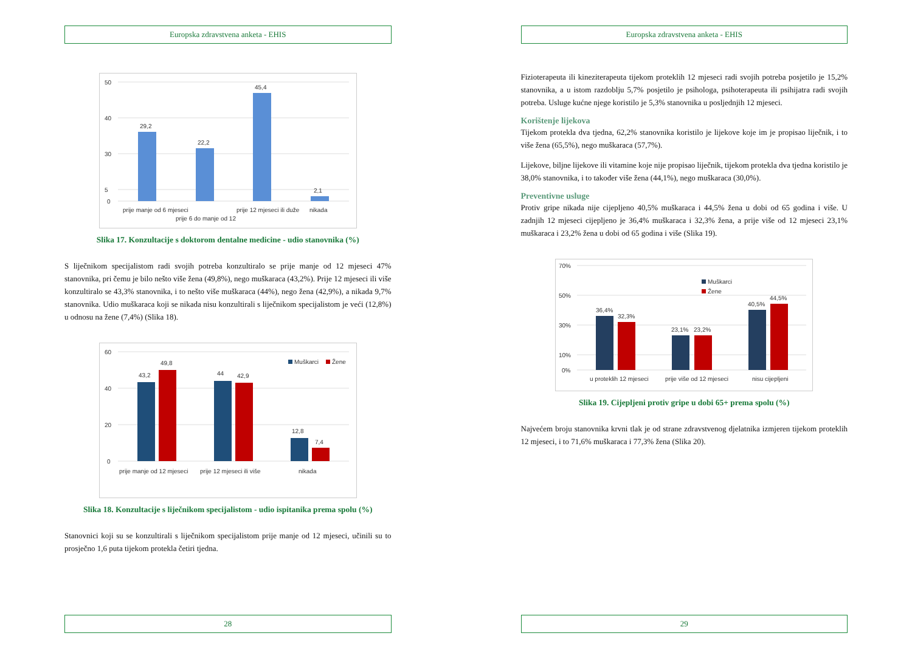Europska zdravstvena anketa - EHIS
50
40
30
5
0
29,2
22,2
45,4
2,1
prije manje od 6 mjeseci
prije 6 do manje od 12
prije 12 mjeseci ili duže
nikada
Slika 17. Konzultacije s doktorom dentalne medicine - udio stanovnika (%)
S liječnikom specijalistom radi svojih potreba konzultiralo se prije manje od 12 mjeseci 47% stanovnika, pri čemu je bilo nešto više žena (49,8%), nego muškaraca (43,2%). Prije 12 mjeseci ili više konzultiralo se 43,3% stanovnika, i to nešto više muškaraca (44%), nego žena (42,9%), a nikada 9,7% stanovnika. Udio muškaraca koji se nikada nisu konzultirali s liječnikom specijalistom je veći (12,8%) u odnosu na žene (7,4%) (Slika 18).
60
40
20
0
43,2
49,8
44
42,9
12,8
7,4
Muškarci
Žene
prije manje od 12 mjeseci
prije 12 mjeseci ili više
nikada
Slika 18. Konzultacije s liječnikom specijalistom - udio ispitanika prema spolu (%)
Stanovnici koji su se konzultirali s liječnikom specijalistom prije manje od 12 mjeseci, učinili su to prosječno 1,6 puta tijekom protekla četiri tjedna.
28
Europska zdravstvena anketa - EHIS
Fizioterapeuta ili kineziterapeuta tijekom proteklih 12 mjeseci radi svojih potreba posjetilo je 15,2% stanovnika, a u istom razdoblju 5,7% posjetilo je psihologa, psihoterapeuta ili psihijatra radi svojih potreba. Usluge kućne njege koristilo je 5,3% stanovnika u posljednjih 12 mjeseci.
Korištenje lijekova
Tijekom protekla dva tjedna, 62,2% stanovnika koristilo je lijekove koje im je propisao liječnik, i to više žena (65,5%), nego muškaraca (57,7%).
Lijekove, biljne lijekove ili vitamine koje nije propisao liječnik, tijekom protekla dva tjedna koristilo je 38,0% stanovnika, i to također više žena (44,1%), nego muškaraca (30,0%).
Preventivne usluge
Protiv gripe nikada nije cijepljeno 40,5% muškaraca i 44,5% žena u dobi od 65 godina i više. U zadnjih 12 mjeseci cijepljeno je 36,4% muškaraca i 32,3% žena, a prije više od 12 mjeseci 23,1% muškaraca i 23,2% žena u dobi od 65 godina i više (Slika 19).
70%
50%
30%
10%
0%
36,4%
32,3%
23,1%
23,2%
40,5%
44,5%
Muškarci
Žene
u proteklih 12 mjeseci
prije više od 12 mjeseci
nisu cijepljeni
Slika 19. Cijepljeni protiv gripe u dobi 65+ prema spolu (%)
Najvećem broju stanovnika krvni tlak je od strane zdravstvenog djelatnika izmjeren tijekom proteklih 12 mjeseci, i to 71,6% muškaraca i 77,3% žena (Slika 20).
29